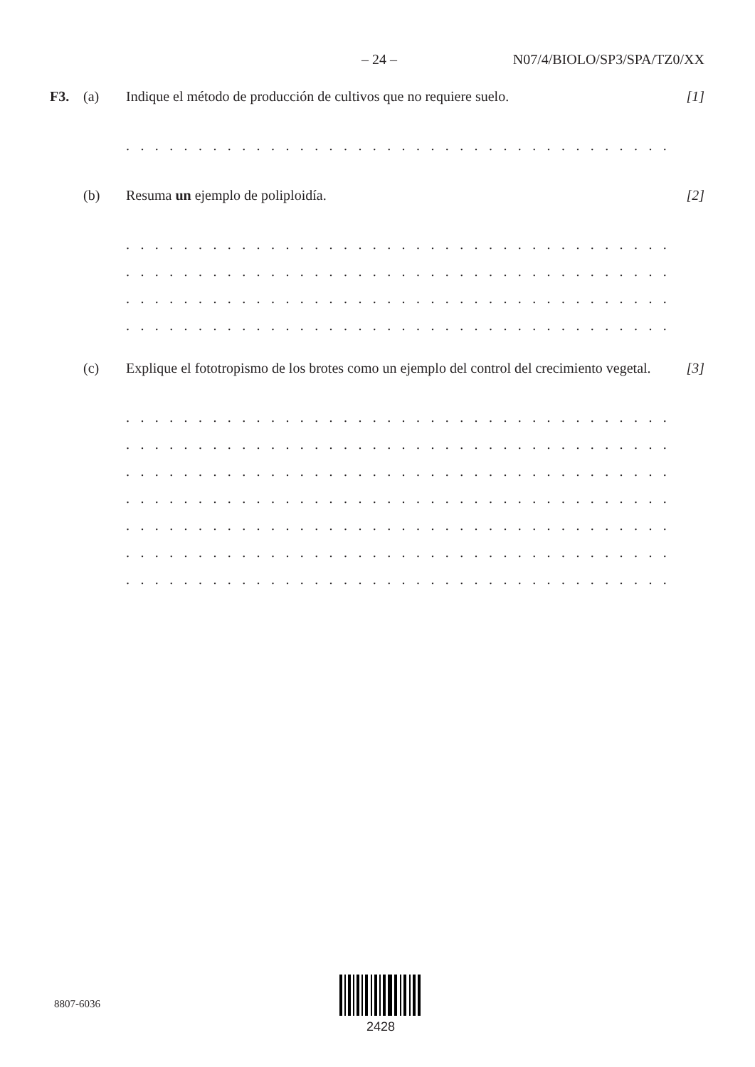– 24 – N07/4/BIOLO/SP3/SPA/TZ0/XX
F3. (a) Indique el método de producción de cultivos que no requiere suelo. [1]
. . . . . . . . . . . . . . . . . . . . . . . . . . . . . . . . . . . . . . . . . . . . . . . . . . . . . . . . . . . . . . . . . . . .
(b) Resuma un ejemplo de poliploidía. [2]
. . . . . . . . . . . . . . . . . . . . . . . . . . . . . . . . . . . . . . . . . . . . . . . . . . . . . . . . . . . . . . . . . . . .
. . . . . . . . . . . . . . . . . . . . . . . . . . . . . . . . . . . . . . . . . . . . . . . . . . . . . . . . . . . . . . . . . . . .
. . . . . . . . . . . . . . . . . . . . . . . . . . . . . . . . . . . . . . . . . . . . . . . . . . . . . . . . . . . . . . . . . . . .
. . . . . . . . . . . . . . . . . . . . . . . . . . . . . . . . . . . . . . . . . . . . . . . . . . . . . . . . . . . . . . . . . . . .
(c) Explique el fototropismo de los brotes como un ejemplo del control del crecimiento vegetal. [3]
. . . . . . . . . . . . . . . . . . . . . . . . . . . . . . . . . . . . . . . . . . . . . . . . . . . . . . . . . . . . . . . . . . . .
. . . . . . . . . . . . . . . . . . . . . . . . . . . . . . . . . . . . . . . . . . . . . . . . . . . . . . . . . . . . . . . . . . . .
. . . . . . . . . . . . . . . . . . . . . . . . . . . . . . . . . . . . . . . . . . . . . . . . . . . . . . . . . . . . . . . . . . . .
. . . . . . . . . . . . . . . . . . . . . . . . . . . . . . . . . . . . . . . . . . . . . . . . . . . . . . . . . . . . . . . . . . . .
. . . . . . . . . . . . . . . . . . . . . . . . . . . . . . . . . . . . . . . . . . . . . . . . . . . . . . . . . . . . . . . . . . . .
. . . . . . . . . . . . . . . . . . . . . . . . . . . . . . . . . . . . . . . . . . . . . . . . . . . . . . . . . . . . . . . . . . . .
. . . . . . . . . . . . . . . . . . . . . . . . . . . . . . . . . . . . . . . . . . . . . . . . . . . . . . . . . . . . . . . . . . . .
8807-6036
2428